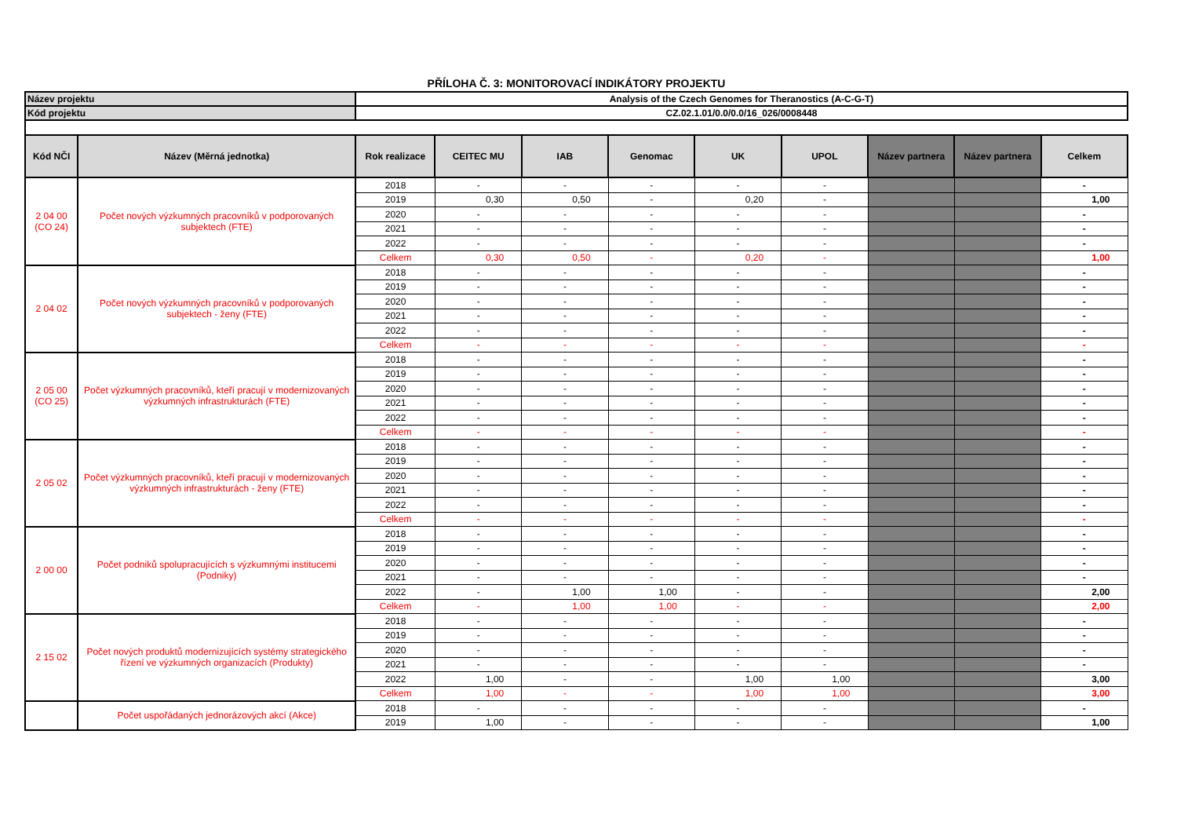PŘÍLOHA Č. 3: MONITOROVACÍ INDIKÁTORY PROJEKTU
| Název projektu | Analysis of the Czech Genomes for Theranostics (A-C-G-T) |
| Kód projektu | CZ.02.1.01/0.0/0.0/16_026/0008448 |
| Kód NČI | Název (Měrná jednotka) | Rok realizace | CEITEC MU | IAB | Genomac | UK | UPOL | Název partnera | Název partnera | Celkem |
| --- | --- | --- | --- | --- | --- | --- | --- | --- | --- | --- |
| 2 04 00 (CO 24) | Počet nových výzkumných pracovníků v podporovaných subjektech (FTE) | 2018 | - | - | - | - | - | | | - |
| | | 2019 | 0,30 | 0,50 | - | 0,20 | - | | | 1,00 |
| | | 2020 | - | - | - | - | - | | | - |
| | | 2021 | - | - | - | - | - | | | - |
| | | 2022 | - | - | - | - | - | | | - |
| | | Celkem | 0,30 | 0,50 | - | 0,20 | - | | | 1,00 |
| 2 04 02 | Počet nových výzkumných pracovníků v podporovaných subjektech - ženy (FTE) | 2018 | - | - | - | - | - | | | - |
| | | 2019 | - | - | - | - | - | | | - |
| | | 2020 | - | - | - | - | - | | | - |
| | | 2021 | - | - | - | - | - | | | - |
| | | 2022 | - | - | - | - | - | | | - |
| | | Celkem | - | - | - | - | - | | | - |
| 2 05 00 (CO 25) | Počet výzkumných pracovníků, kteří pracují v modernizovaných výzkumných infrastrukturách (FTE) | 2018 | - | - | - | - | - | | | - |
| | | 2019 | - | - | - | - | - | | | - |
| | | 2020 | - | - | - | - | - | | | - |
| | | 2021 | - | - | - | - | - | | | - |
| | | 2022 | - | - | - | - | - | | | - |
| | | Celkem | - | - | - | - | - | | | - |
| 2 05 02 | Počet výzkumných pracovníků, kteří pracují v modernizovaných výzkumných infrastrukturách - ženy (FTE) | 2018 | - | - | - | - | - | | | - |
| | | 2019 | - | - | - | - | - | | | - |
| | | 2020 | - | - | - | - | - | | | - |
| | | 2021 | - | - | - | - | - | | | - |
| | | 2022 | - | - | - | - | - | | | - |
| | | Celkem | - | - | - | - | - | | | - |
| 2 00 00 | Počet podniků spolupracujících s výzkumnými institucemi (Podniky) | 2018 | - | - | - | - | - | | | - |
| | | 2019 | - | - | - | - | - | | | - |
| | | 2020 | - | - | - | - | - | | | - |
| | | 2021 | - | - | - | - | - | | | - |
| | | 2022 | - | 1,00 | 1,00 | - | - | | | 2,00 |
| | | Celkem | - | 1,00 | 1,00 | - | - | | | 2,00 |
| 2 15 02 | Počet nových produktů modernizujících systémy strategického řízení ve výzkumných organizacích (Produkty) | 2018 | - | - | - | - | - | | | - |
| | | 2019 | - | - | - | - | - | | | - |
| | | 2020 | - | - | - | - | - | | | - |
| | | 2021 | - | - | - | - | - | | | - |
| | | 2022 | 1,00 | - | - | 1,00 | 1,00 | | | 3,00 |
| | | Celkem | 1,00 | - | - | 1,00 | 1,00 | | | 3,00 |
| | Počet uspořádaných jednorázových akcí (Akce) | 2018 | - | - | - | - | - | | | - |
| | | 2019 | 1,00 | - | - | - | - | | | 1,00 |